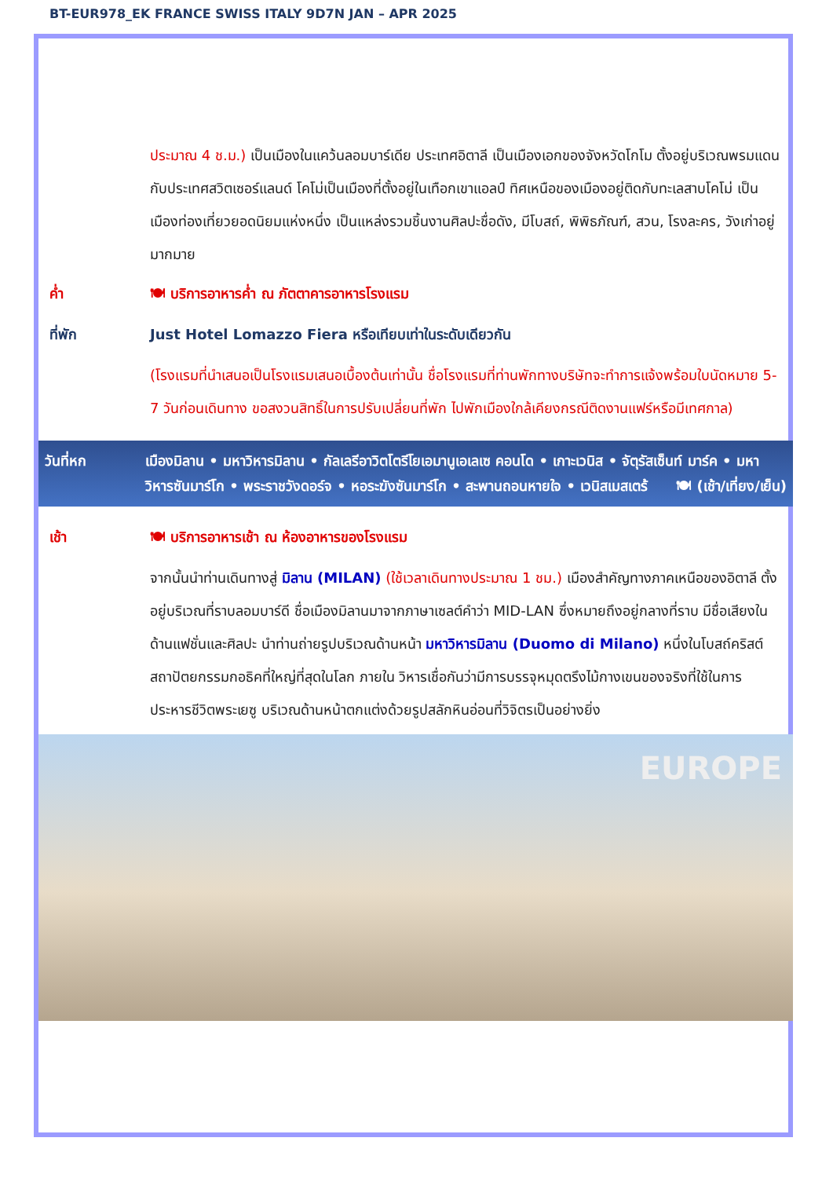BT-EUR978_EK FRANCE SWISS ITALY 9D7N JAN – APR 2025
ประมาณ 4 ช.ม.) เป็นเมืองในแคว้นลอมบาร์เดีย ประเทศอิตาลี เป็นเมืองเอกของจังหวัดโกโม ตั้งอยู่บริเวณพรมแดนกับประเทศสวิตเซอร์แลนด์ โคโม่เป็นเมืองที่ตั้งอยู่ในเทือกเขาแอลป์ ทิศเหนือของเมืองอยู่ติดกับทะเลสาบโคโม่ เป็นเมืองท่องเที่ยวยอดนิยมแห่งหนึ่ง เป็นแหล่งรวมชิ้นงานศิลปะชื่อดัง, มีโบสถ์, พิพิธภัณฑ์, สวน, โรงละคร, วังเก่าอยู่มากมาย
ค่ำ 🍽 บริการอาหารค่ำ ณ ภัตตาคารอาหารโรงแรม
ที่พัก Just Hotel Lomazzo Fiera หรือเทียบเท่าในระดับเดียวกัน
(โรงแรมที่นำเสนอเป็นโรงแรมเสนอเบื้องต้นเท่านั้น ชื่อโรงแรมที่ท่านพักทางบริษัทจะทำการแจ้งพร้อมใบนัดหมาย 5-7 วันก่อนเดินทาง ขอสงวนสิทธิ์ในการปรับเปลี่ยนที่พัก ไปพักเมืองใกล้เคียงกรณีติดงานแฟร์หรือมีเทศกาล)
วันที่หก เมืองมิลาน • มหาวิหารมิลาน • กัลเลรีอาวิตโตรีโยเอมานูเอเลเซ คอนโด • เกาะเวนิส • จัตุรัสเซ็นท์ มาร์ค • มหาวิหารซันมาร์โก • พระราชวังดอร์จ • หอระฆังซันมาร์โก • สะพานถอนหายใจ • เวนิสเมสเตร้ 🍽 (เช้า/เที่ยง/เย็น)
เช้า 🍽 บริการอาหารเช้า ณ ห้องอาหารของโรงแรม
จากนั้นนำท่านเดินทางสู่ มิลาน (MILAN) (ใช้เวลาเดินทางประมาณ 1 ชม.) เมืองสำคัญทางภาคเหนือของอิตาลี ตั้งอยู่บริเวณที่ราบลอมบาร์ดี ชื่อเมืองมิลานมาจากภาษาเซลต์คำว่า MID-LAN ซึ่งหมายถึงอยู่กลางที่ราบ มีชื่อเสียงในด้านแฟชั่นและศิลปะ นำท่านถ่ายรูปบริเวณด้านหน้า มหาวิหารมิลาน (Duomo di Milano) หนึ่งในโบสถ์คริสต์สถาปัตยกรรมกอธิคที่ใหญ่ที่สุดในโลก ภายใน วิหารเชื่อกันว่ามีการบรรจุหมุดตรึงไม้กางเขนของจริงที่ใช้ในการประหารชีวิตพระเยซู บริเวณด้านหน้าตกแต่งด้วยรูปสลักหินอ่อนที่วิจิตรเป็นอย่างยิ่ง
EUROPE